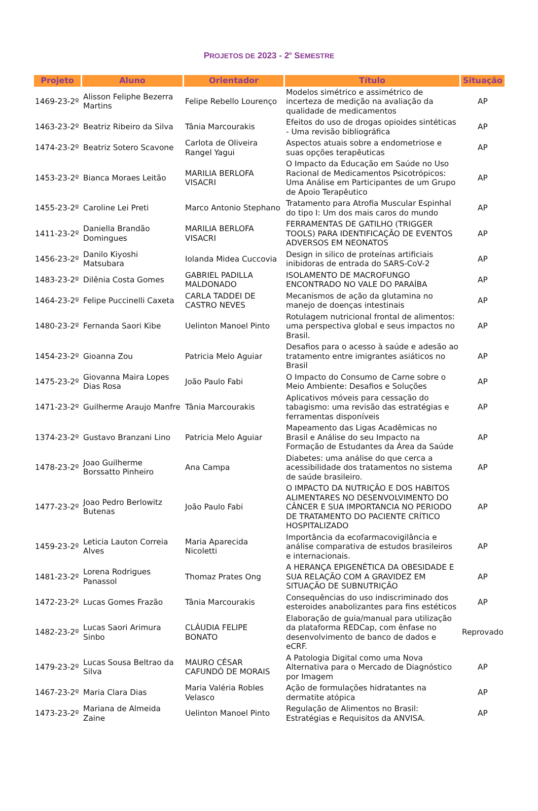PROJETOS DE 2023 - 2<sup>o</sup> SEMESTRE
| Projeto | Aluno | Orientador | Título | Situação |
| --- | --- | --- | --- | --- |
| 1469-23-2º | Alisson Feliphe Bezerra Martins | Felipe Rebello Lourenço | Modelos simétrico e assimétrico de incerteza de medição na avaliação da qualidade de medicamentos | AP |
| 1463-23-2º | Beatriz Ribeiro da Silva | Tânia Marcourakis | Efeitos do uso de drogas opioides sintéticas - Uma revisão bibliográfica | AP |
| 1474-23-2º | Beatriz Sotero Scavone | Carlota de Oliveira Rangel Yagui | Aspectos atuais sobre a endometriose e suas opções terapêuticas | AP |
| 1453-23-2º | Bianca Moraes Leitão | MARILIA BERLOFA VISACRI | O Impacto da Educação em Saúde no Uso Racional de Medicamentos Psicotrópicos: Uma Análise em Participantes de um Grupo de Apoio Terapêutico | AP |
| 1455-23-2º | Caroline Lei Preti | Marco Antonio Stephano | Tratamento para Atrofia Muscular Espinhal do tipo I: Um dos mais caros do mundo | AP |
| 1411-23-2º | Daniella Brandão Domingues | MARILIA BERLOFA VISACRI | FERRAMENTAS DE GATILHO (TRIGGER TOOLS) PARA IDENTIFICAÇÃO DE EVENTOS ADVERSOS EM NEONATOS | AP |
| 1456-23-2º | Danilo Kiyoshi Matsubara | Iolanda Midea Cuccovia | Design in silico de proteínas artificiais inibidoras de entrada do SARS-CoV-2 | AP |
| 1483-23-2º | Dilênia Costa Gomes | GABRIEL PADILLA MALDONADO | ISOLAMENTO DE MACROFUNGO ENCONTRADO NO VALE DO PARAÍBA | AP |
| 1464-23-2º | Felipe Puccinelli Caxeta | CARLA TADDEI DE CASTRO NEVES | Mecanismos de ação da glutamina no manejo de doenças intestinais | AP |
| 1480-23-2º | Fernanda Saori Kibe | Uelinton Manoel Pinto | Rotulagem nutricional frontal de alimentos: uma perspectiva global e seus impactos no Brasil. | AP |
| 1454-23-2º | Gioanna Zou | Patricia Melo Aguiar | Desafios para o acesso à saúde e adesão ao tratamento entre imigrantes asiáticos no Brasil | AP |
| 1475-23-2º | Giovanna Maira Lopes Dias Rosa | João Paulo Fabi | O Impacto do Consumo de Carne sobre o Meio Ambiente: Desafios e Soluções | AP |
| 1471-23-2º | Guilherme Araujo Manfre | Tânia Marcourakis | Aplicativos móveis para cessação do tabagismo: uma revisão das estratégias e ferramentas disponíveis | AP |
| 1374-23-2º | Gustavo Branzani Lino | Patricia Melo Aguiar | Mapeamento das Ligas Acadêmicas no Brasil e Análise do seu Impacto na Formação de Estudantes da Área da Saúde | AP |
| 1478-23-2º | Joao Guilherme Borssatto Pinheiro | Ana Campa | Diabetes: uma análise do que cerca a acessibilidade dos tratamentos no sistema de saúde brasileiro. | AP |
| 1477-23-2º | Joao Pedro Berlowitz Butenas | João Paulo Fabi | O IMPACTO DA NUTRIÇÃO E DOS HABITOS ALIMENTARES NO DESENVOLVIMENTO DO CÂNCER E SUA IMPORTANCIA NO PERIODO DE TRATAMENTO DO PACIENTE CRÍTICO HOSPITALIZADO | AP |
| 1459-23-2º | Leticia Lauton Correia Alves | Maria Aparecida Nicoletti | Importância da ecofarmacovigilância e análise comparativa de estudos brasileiros e internacionais. | AP |
| 1481-23-2º | Lorena Rodrigues Panassol | Thomaz Prates Ong | A HERANÇA EPIGENÉTICA DA OBESIDADE E SUA RELAÇÃO COM A GRAVIDEZ EM SITUAÇÃO DE SUBNUTRIÇÃO | AP |
| 1472-23-2º | Lucas Gomes Frazão | Tânia Marcourakis | Consequências do uso indiscriminado dos esteroides anabolizantes para fins estéticos | AP |
| 1482-23-2º | Lucas Saori Arimura Sinbo | CLÁUDIA FELIPE BONATO | Elaboração de guia/manual para utilização da plataforma REDCap, com ênfase no desenvolvimento de banco de dados e eCRF. | Reprovado |
| 1479-23-2º | Lucas Sousa Beltrao da Silva | MAURO CÉSAR CAFUNDÓ DE MORAIS | A Patologia Digital como uma Nova Alternativa para o Mercado de Diagnóstico por Imagem | AP |
| 1467-23-2º | Maria Clara Dias | Maria Valéria Robles Velasco | Ação de formulações hidratantes na dermatite atópica | AP |
| 1473-23-2º | Mariana de Almeida Zaine | Uelinton Manoel Pinto | Regulação de Alimentos no Brasil: Estratégias e Requisitos da ANVISA. | AP |